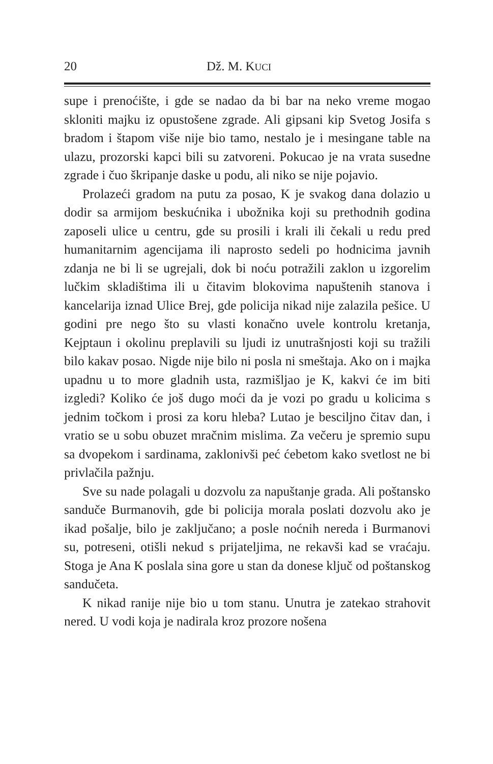20 Dž. M. KUCI
supe i prenoćište, i gde se nadao da bi bar na neko vreme mogao skloniti majku iz opustošene zgrade. Ali gipsani kip Svetog Josifa s bradom i štapom više nije bio tamo, nestalo je i mesingane table na ulazu, prozorski kapci bili su zatvoreni. Pokucao je na vrata susedne zgrade i čuo škripanje daske u podu, ali niko se nije pojavio.
Prolazeći gradom na putu za posao, K je svakog dana dolazio u dodir sa armijom beskućnika i ubožnika koji su prethodnih godina zaposeli ulice u centru, gde su prosili i krali ili čekali u redu pred humanitarnim agencijama ili naprosto sedeli po hodnicima javnih zdanja ne bi li se ugrejali, dok bi noću potražili zaklon u izgorelim lučkim skladištima ili u čitavim blokovima napuštenih stanova i kancelarija iznad Ulice Brej, gde policija nikad nije zalazila pešice. U godini pre nego što su vlasti konačno uvele kontrolu kretanja, Kejptaun i okolinu preplavili su ljudi iz unutrašnjosti koji su tražili bilo kakav posao. Nigde nije bilo ni posla ni smeštaja. Ako on i majka upadnu u to more gladnih usta, razmišljao je K, kakvi će im biti izgledi? Koliko će još dugo moći da je vozi po gradu u kolicima s jednim točkom i prosi za koru hleba? Lutao je besciljno čitav dan, i vratio se u sobu obuzet mračnim mislima. Za večeru je spremio supu sa dvopekom i sardinama, zaklonivši peć ćebetom kako svetlost ne bi privlačila pažnju.
Sve su nade polagali u dozvolu za napuštanje grada. Ali poštansko sandučе Burmanovih, gde bi policija morala poslati dozvolu ako je ikad pošalje, bilo je zaključano; a posle noćnih nereda i Burmanovi su, potreseni, otišli nekud s prijateljima, ne rekavši kad se vraćaju. Stoga je Ana K poslala sina gore u stan da donese ključ od poštanskog sandučeta.
K nikad ranije nije bio u tom stanu. Unutra je zatekao strahovit nered. U vodi koja je nadirala kroz prozore nošena